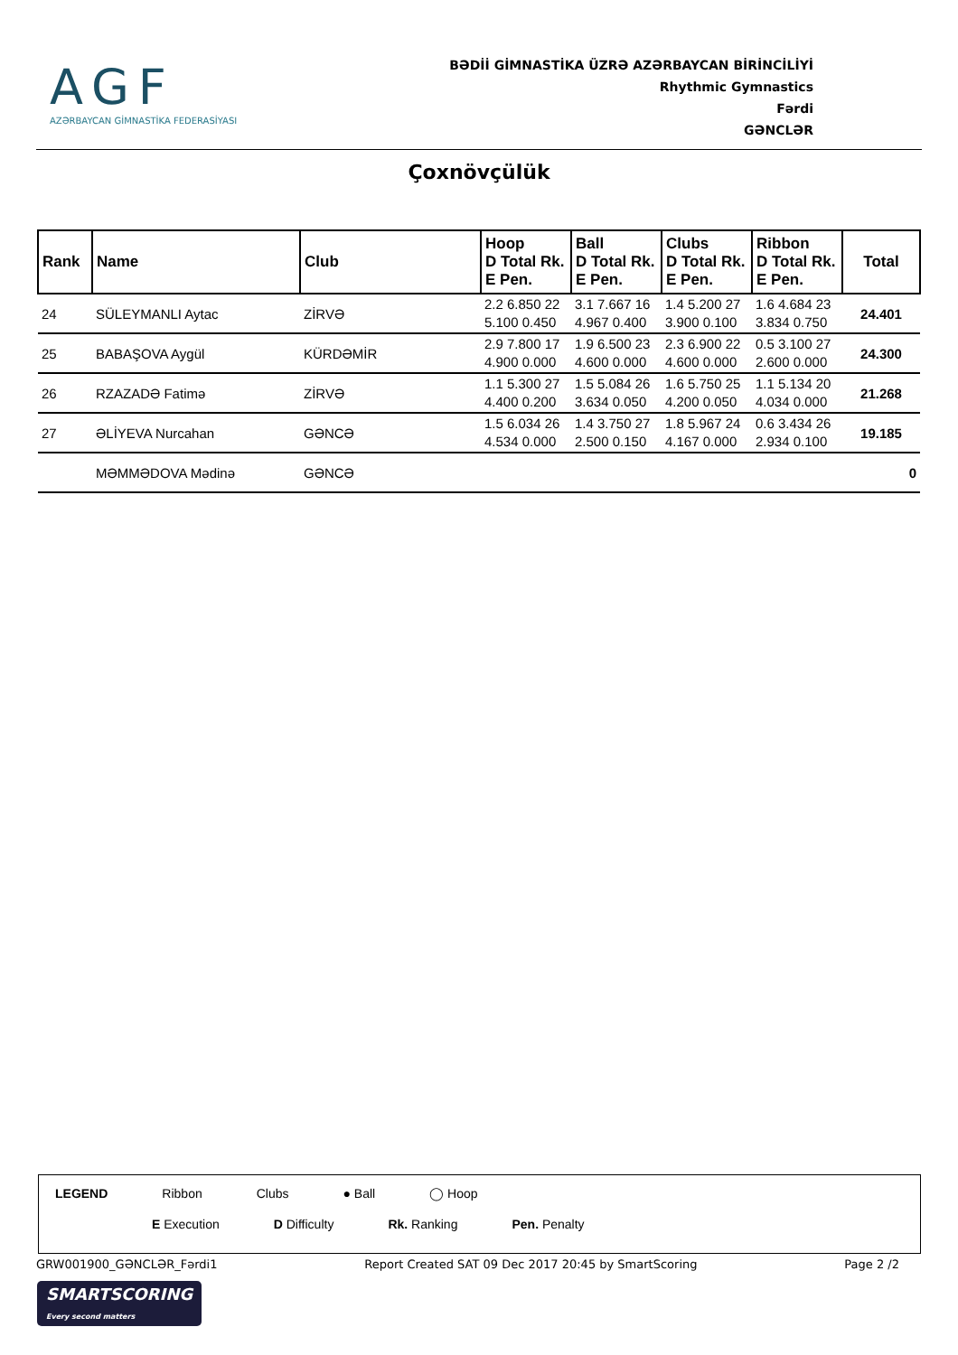AGF
AZƏRBAYCAN GİMNASTİKA FEDERASİYASI
BƏDİİ GİMNASTİKA ÜZRƏ AZƏRBAYCAN BİRİNCİLİYİ
Rhythmic Gymnastics
Fərdi
GƏNCLƏR
Çoxnövçülük
| Rank | Name | Club | Hoop D Total Rk. E Pen. | Ball D Total Rk. E Pen. | Clubs D Total Rk. E Pen. | Ribbon D Total Rk. E Pen. | Total |
| --- | --- | --- | --- | --- | --- | --- | --- |
| 24 | SÜLEYMANLI Aytac | ZİRVƏ | 2.2 6.850 22 5.100 0.450 | 3.1 7.667 16 4.967 0.400 | 1.4 5.200 27 3.900 0.100 | 1.6 4.684 23 3.834 0.750 | 24.401 |
| 25 | BABAŞOVA Aygül | KÜRDƏMİR | 2.9 7.800 17 4.900 0.000 | 1.9 6.500 23 4.600 0.000 | 2.3 6.900 22 4.600 0.000 | 0.5 3.100 27 2.600 0.000 | 24.300 |
| 26 | RZAZADƏ Fatimə | ZİRVƏ | 1.1 5.300 27 4.400 0.200 | 1.5 5.084 26 3.634 0.050 | 1.6 5.750 25 4.200 0.050 | 1.1 5.134 20 4.034 0.000 | 21.268 |
| 27 | ƏLİYEVA Nurcahan | GƏNCƏ | 1.5 6.034 26 4.534 0.000 | 1.4 3.750 27 2.500 0.150 | 1.8 5.967 24 4.167 0.000 | 0.6 3.434 26 2.934 0.100 | 19.185 |
| | MƏMMƏDOVA Mədinə | GƏNCƏ | | | | | 0 |
LEGEND Ribbon Clubs ● Ball ◯ Hoop
E Execution D Difficulty Rk. Ranking Pen. Penalty
GRW001900_GƏNCLƏR_Fərdi1 Report Created SAT 09 Dec 2017 20:45 by SmartScoring Page 2 /2
SMARTSCORING
Every second matters